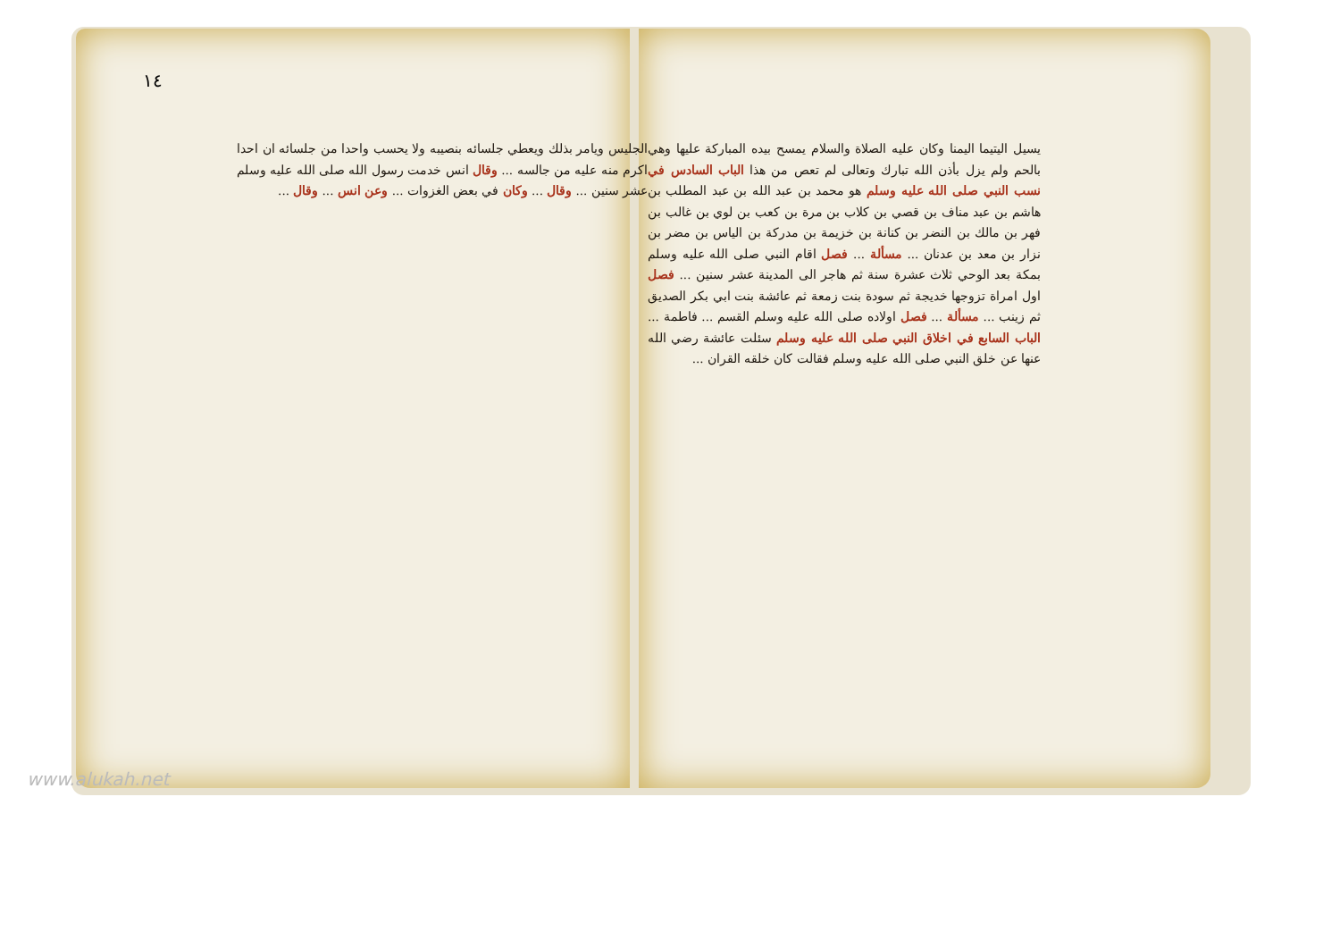١٤
يسيل اليتيما اليمنا وكان عليه الصلاة والسلام يمسح بيده المباركة عليها وهي بالحم ولم يزل بأذن الله تبارك وتعالى لم تعص من هذا الباب السادس في نسب النبي صلى الله عليه وسلم هو محمد بن عبد الله بن عبد المطلب بن هاشم بن عبد مناف بن قصي بن كلاب بن مرة بن كعب بن لوي بن غالب بن فهر بن مالك بن النضر بن كنانة بن خزيمة بن مدركة بن الياس بن مضر بن نزار بن معد بن عدنان ... مسألة ... فصل اقام النبي صلى الله عليه وسلم بمكة بعد الوحي ثلاث عشرة سنة ثم هاجر الى المدينة عشر سنين ... فصل اول امراة تزوجها خديجة ثم سودة بنت زمعة ثم عائشة بنت ابي بكر الصديق ثم زينب ... مسألة ... فصل اولاده صلى الله عليه وسلم القسم ... فاطمة ... الباب السابع في اخلاق النبي صلى الله عليه وسلم سئلت عائشة رضي الله عنها عن خلق النبي صلى الله عليه وسلم فقالت كان خلقه القران ...
الجليس ويامر بذلك ويعطي جلسائه بنصيبه ولا يحسب واحدا من جلسائه ان احدا اكرم منه عليه من جالسه ... وقال انس خدمت رسول الله صلى الله عليه وسلم عشر سنين ... وقال ... وكان في بعض الغزوات ... وعن انس ... وقال ...
www.alukah.net